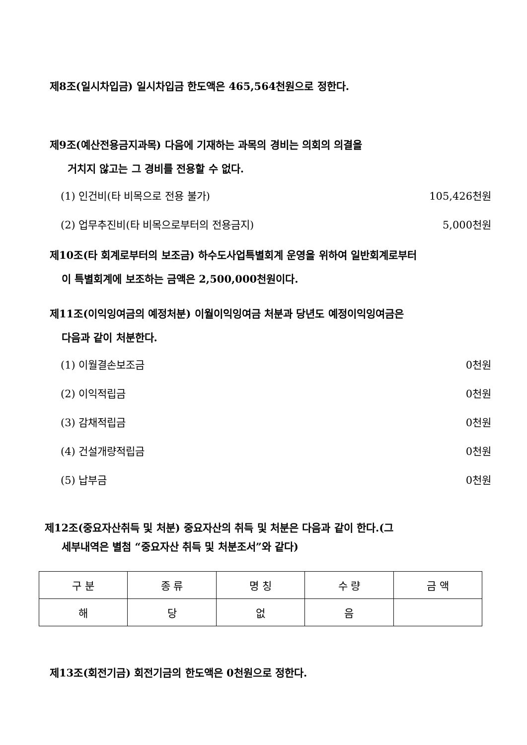제8조(일시차입금) 일시차입금 한도액은 465,564천원으로 정한다.
제9조(예산전용금지과목) 다음에 기재하는 과목의 경비는 의회의 의결을
거치지 않고는 그 경비를 전용할 수 없다.
(1) 인건비(타 비목으로 전용 불가) 105,426천원
(2) 업무추진비(타 비목으로부터의 전용금지) 5,000천원
제10조(타 회계로부터의 보조금) 하수도사업특별회계 운영을 위하여 일반회계로부터
이 특별회계에 보조하는 금액은 2,500,000천원이다.
제11조(이익잉여금의 예정처분) 이월이익잉여금 처분과 당년도 예정이익잉여금은
다음과 같이 처분한다.
(1) 이월결손보조금 0천원
(2) 이익적립금 0천원
(3) 감채적립금 0천원
(4) 건설개량적립금 0천원
(5) 납부금 0천원
제12조(중요자산취득 및 처분) 중요자산의 취득 및 처분은 다음과 같이 한다.(그
세부내역은 별첨 “중요자산 취득 및 처분조서”와 같다)
| 구 분 | 종 류 | 명 칭 | 수 량 | 금 액 |
| --- | --- | --- | --- | --- |
| 해 | 당 | 없 | 음 | |
제13조(회전기금) 회전기금의 한도액은 0천원으로 정한다.